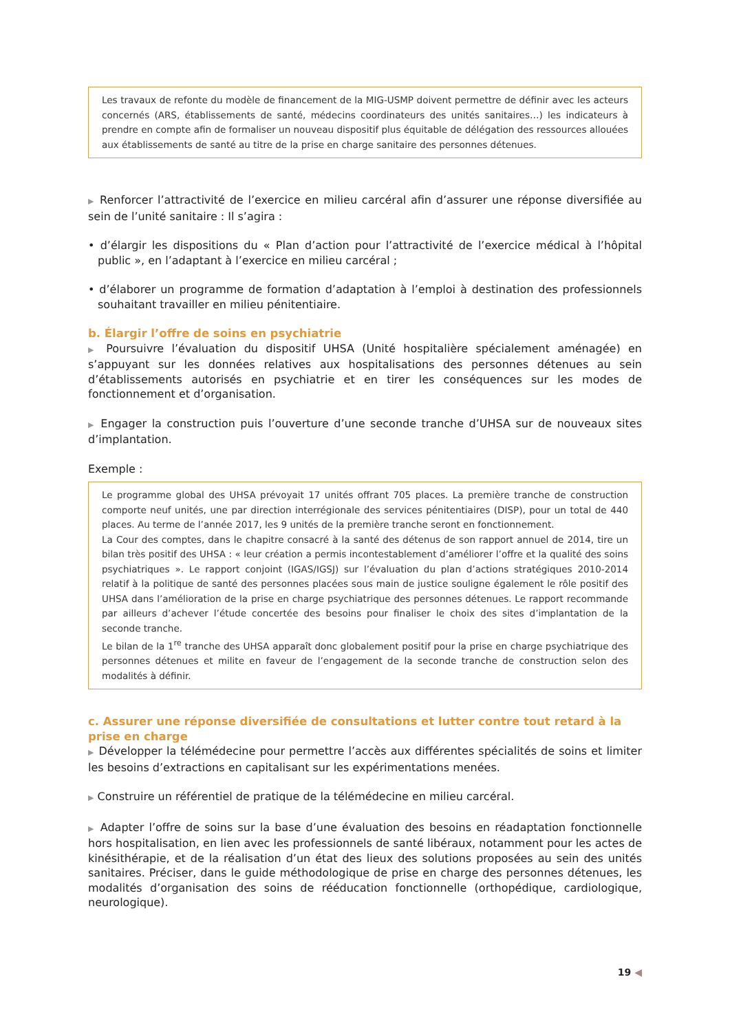Les travaux de refonte du modèle de financement de la MIG-USMP doivent permettre de définir avec les acteurs concernés (ARS, établissements de santé, médecins coordinateurs des unités sanitaires…) les indicateurs à prendre en compte afin de formaliser un nouveau dispositif plus équitable de délégation des ressources allouées aux établissements de santé au titre de la prise en charge sanitaire des personnes détenues.
▶ Renforcer l’attractivité de l’exercice en milieu carcéral afin d’assurer une réponse diversifiée au sein de l’unité sanitaire : Il s’agira :
• d’élargir les dispositions du « Plan d’action pour l’attractivité de l’exercice médical à l’hôpital public », en l’adaptant à l’exercice en milieu carcéral ;
• d’élaborer un programme de formation d’adaptation à l’emploi à destination des professionnels souhaitant travailler en milieu pénitentiaire.
b. Élargir l’offre de soins en psychiatrie
▶ Poursuivre l’évaluation du dispositif UHSA (Unité hospitalière spécialement aménagée) en s’appuyant sur les données relatives aux hospitalisations des personnes détenues au sein d’établissements autorisés en psychiatrie et en tirer les conséquences sur les modes de fonctionnement et d’organisation.
▶ Engager la construction puis l’ouverture d’une seconde tranche d’UHSA sur de nouveaux sites d’implantation.
Exemple :
Le programme global des UHSA prévoyait 17 unités offrant 705 places. La première tranche de construction comporte neuf unités, une par direction interrégionale des services pénitentiaires (DISP), pour un total de 440 places. Au terme de l’année 2017, les 9 unités de la première tranche seront en fonctionnement.
La Cour des comptes, dans le chapitre consacré à la santé des détenus de son rapport annuel de 2014, tire un bilan très positif des UHSA : « leur création a permis incontestablement d’améliorer l’offre et la qualité des soins psychiatriques ». Le rapport conjoint (IGAS/IGSJ) sur l’évaluation du plan d’actions stratégiques 2010-2014 relatif à la politique de santé des personnes placées sous main de justice souligne également le rôle positif des UHSA dans l’amélioration de la prise en charge psychiatrique des personnes détenues. Le rapport recommande par ailleurs d’achever l’étude concertée des besoins pour finaliser le choix des sites d’implantation de la seconde tranche.
Le bilan de la 1<sup>re</sup> tranche des UHSA apparaît donc globalement positif pour la prise en charge psychiatrique des personnes détenues et milite en faveur de l’engagement de la seconde tranche de construction selon des modalités à définir.
c. Assurer une réponse diversifiée de consultations et lutter contre tout retard à la prise en charge
▶ Développer la télémédecine pour permettre l’accès aux différentes spécialités de soins et limiter les besoins d’extractions en capitalisant sur les expérimentations menées.
▶ Construire un référentiel de pratique de la télémédecine en milieu carcéral.
▶ Adapter l’offre de soins sur la base d’une évaluation des besoins en réadaptation fonctionnelle hors hospitalisation, en lien avec les professionnels de santé libéraux, notamment pour les actes de kinésithérapie, et de la réalisation d’un état des lieux des solutions proposées au sein des unités sanitaires. Préciser, dans le guide méthodologique de prise en charge des personnes détenues, les modalités d’organisation des soins de rééducation fonctionnelle (orthopédique, cardiologique, neurologique).
19 ◀